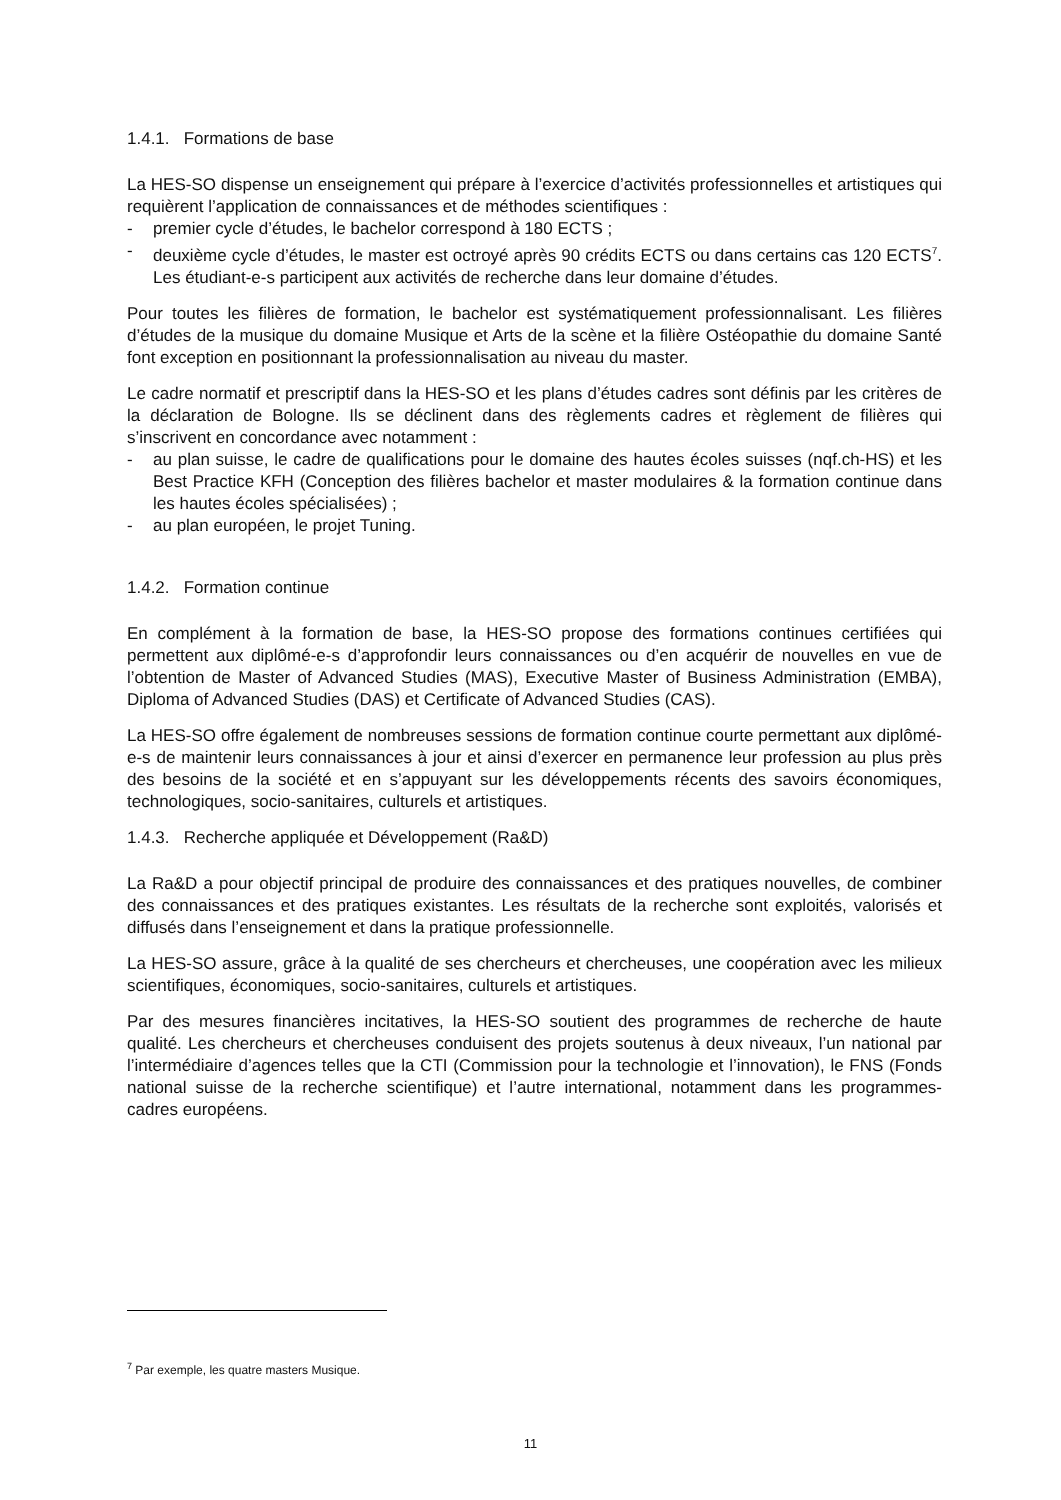1.4.1. Formations de base
La HES-SO dispense un enseignement qui prépare à l’exercice d’activités professionnelles et artistiques qui requièrent l’application de connaissances et de méthodes scientifiques :
- premier cycle d’études, le bachelor correspond à 180 ECTS ;
- deuxième cycle d’études, le master est octroyé après 90 crédits ECTS ou dans certains cas 120 ECTS<sup>7</sup>. Les étudiant-e-s participent aux activités de recherche dans leur domaine d’études.
Pour toutes les filières de formation, le bachelor est systématiquement professionnalisant. Les filières d’études de la musique du domaine Musique et Arts de la scène et la filière Ostéopathie du domaine Santé font exception en positionnant la professionnalisation au niveau du master.
Le cadre normatif et prescriptif dans la HES-SO et les plans d’études cadres sont définis par les critères de la déclaration de Bologne. Ils se déclinent dans des règlements cadres et règlement de filières qui s’inscrivent en concordance avec notamment :
- au plan suisse, le cadre de qualifications pour le domaine des hautes écoles suisses (nqf.ch-HS) et les Best Practice KFH (Conception des filières bachelor et master modulaires & la formation continue dans les hautes écoles spécialisées) ;
- au plan européen, le projet Tuning.
1.4.2. Formation continue
En complément à la formation de base, la HES-SO propose des formations continues certifiées qui permettent aux diplômé-e-s d’approfondir leurs connaissances ou d’en acquérir de nouvelles en vue de l’obtention de Master of Advanced Studies (MAS), Executive Master of Business Administration (EMBA), Diploma of Advanced Studies (DAS) et Certificate of Advanced Studies (CAS).
La HES-SO offre également de nombreuses sessions de formation continue courte permettant aux diplômé-e-s de maintenir leurs connaissances à jour et ainsi d’exercer en permanence leur profession au plus près des besoins de la société et en s’appuyant sur les développements récents des savoirs économiques, technologiques, socio-sanitaires, culturels et artistiques.
1.4.3. Recherche appliquée et Développement (Ra&D)
La Ra&D a pour objectif principal de produire des connaissances et des pratiques nouvelles, de combiner des connaissances et des pratiques existantes. Les résultats de la recherche sont exploités, valorisés et diffusés dans l’enseignement et dans la pratique professionnelle.
La HES-SO assure, grâce à la qualité de ses chercheurs et chercheuses, une coopération avec les milieux scientifiques, économiques, socio-sanitaires, culturels et artistiques.
Par des mesures financières incitatives, la HES-SO soutient des programmes de recherche de haute qualité. Les chercheurs et chercheuses conduisent des projets soutenus à deux niveaux, l’un national par l’intermédiaire d’agences telles que la CTI (Commission pour la technologie et l’innovation), le FNS (Fonds national suisse de la recherche scientifique) et l’autre international, notamment dans les programmes-cadres européens.
<sup>7</sup> Par exemple, les quatre masters Musique.
11